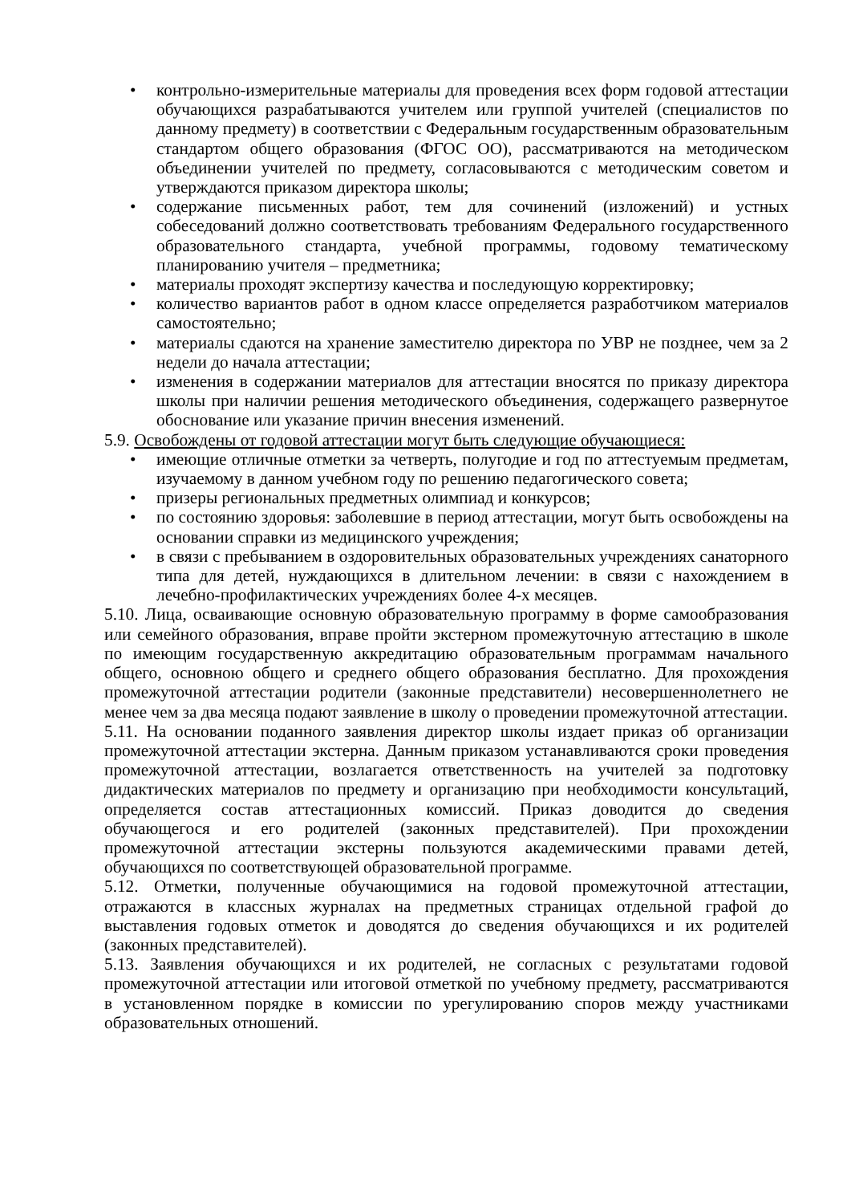• контрольно-измерительные материалы для проведения всех форм годовой аттестации обучающихся разрабатываются учителем или группой учителей (специалистов по данному предмету) в соответствии с Федеральным государственным образовательным стандартом общего образования (ФГОС ОО), рассматриваются на методическом объединении учителей по предмету, согласовываются с методическим советом и утверждаются приказом директора школы;
• содержание письменных работ, тем для сочинений (изложений) и устных собеседований должно соответствовать требованиям Федерального государственного образовательного стандарта, учебной программы, годовому тематическому планированию учителя – предметника;
• материалы проходят экспертизу качества и последующую корректировку;
• количество вариантов работ в одном классе определяется разработчиком материалов самостоятельно;
• материалы сдаются на хранение заместителю директора по УВР не позднее, чем за 2 недели до начала аттестации;
• изменения в содержании материалов для аттестации вносятся по приказу директора школы при наличии решения методического объединения, содержащего развернутое обоснование или указание причин внесения изменений.
5.9. Освобождены от годовой аттестации могут быть следующие обучающиеся:
• имеющие отличные отметки за четверть, полугодие и год по аттестуемым предметам, изучаемому в данном учебном году по решению педагогического совета;
• призеры региональных предметных олимпиад и конкурсов;
• по состоянию здоровья: заболевшие в период аттестации, могут быть освобождены на основании справки из медицинского учреждения;
• в связи с пребыванием в оздоровительных образовательных учреждениях санаторного типа для детей, нуждающихся в длительном лечении: в связи с нахождением в лечебно-профилактических учреждениях более 4-х месяцев.
5.10. Лица, осваивающие основную образовательную программу в форме самообразования или семейного образования, вправе пройти экстерном промежуточную аттестацию в школе по имеющим государственную аккредитацию образовательным программам начального общего, основною общего и среднего общего образования бесплатно. Для прохождения промежуточной аттестации родители (законные представители) несовершеннолетнего не менее чем за два месяца подают заявление в школу о проведении промежуточной аттестации.
5.11. На основании поданного заявления директор школы издает приказ об организации промежуточной аттестации экстерна. Данным приказом устанавливаются сроки проведения промежуточной аттестации, возлагается ответственность на учителей за подготовку дидактических материалов по предмету и организацию при необходимости консультаций, определяется состав аттестационных комиссий. Приказ доводится до сведения обучающегося и его родителей (законных представителей). При прохождении промежуточной аттестации экстерны пользуются академическими правами детей, обучающихся по соответствующей образовательной программе.
5.12. Отметки, полученные обучающимися на годовой промежуточной аттестации, отражаются в классных журналах на предметных страницах отдельной графой до выставления годовых отметок и доводятся до сведения обучающихся и их родителей (законных представителей).
5.13. Заявления обучающихся и их родителей, не согласных с результатами годовой промежуточной аттестации или итоговой отметкой по учебному предмету, рассматриваются в установленном порядке в комиссии по урегулированию споров между участниками образовательных отношений.